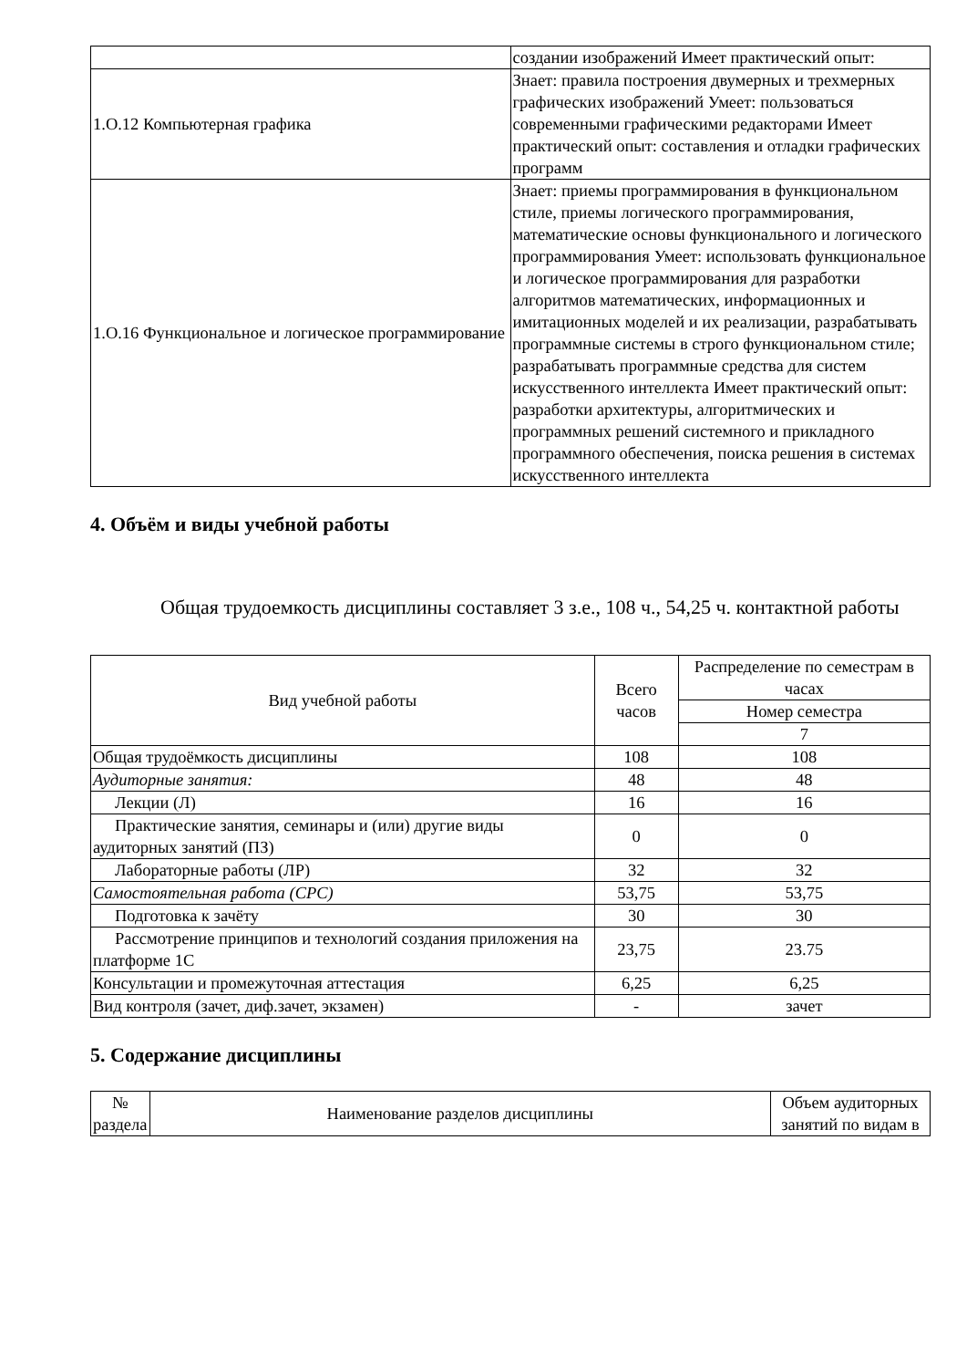| | создании изображений Имеет практический опыт: |
| 1.О.12 Компьютерная графика | Знает: правила построения двумерных и трехмерных графических изображений Умеет: пользоваться современными графическими редакторами Имеет практический опыт: составления и отладки графических программ |
| 1.О.16 Функциональное и логическое программирование | Знает: приемы программирования в функциональном стиле, приемы логического программирования, математические основы функционального и логического программирования Умеет: использовать функциональное и логическое программирования для разработки алгоритмов математических, информационных и имитационных моделей и их реализации, разрабатывать программные системы в строго функциональном стиле; разрабатывать программные средства для систем искусственного интеллекта Имеет практический опыт: разработки архитектуры, алгоритмических и программных решений системного и прикладного программного обеспечения, поиска решения в системах искусственного интеллекта |
4. Объём и виды учебной работы
Общая трудоемкость дисциплины составляет 3 з.е., 108 ч., 54,25 ч. контактной работы
| Вид учебной работы | Всего часов | Распределение по семестрам в часах |
| --- | --- | --- |
| | | Номер семестра |
| | | 7 |
| Общая трудоёмкость дисциплины | 108 | 108 |
| Аудиторные занятия: | 48 | 48 |
| Лекции (Л) | 16 | 16 |
| Практические занятия, семинары и (или) другие виды аудиторных занятий (ПЗ) | 0 | 0 |
| Лабораторные работы (ЛР) | 32 | 32 |
| Самостоятельная работа (СРС) | 53,75 | 53,75 |
| Подготовка к зачёту | 30 | 30 |
| Рассмотрение принципов и технологий создания приложения на платформе 1С | 23,75 | 23.75 |
| Консультации и промежуточная аттестация | 6,25 | 6,25 |
| Вид контроля (зачет, диф.зачет, экзамен) | - | зачет |
5. Содержание дисциплины
| № раздела | Наименование разделов дисциплины | Объем аудиторных занятий по видам в |
| --- | --- | --- |